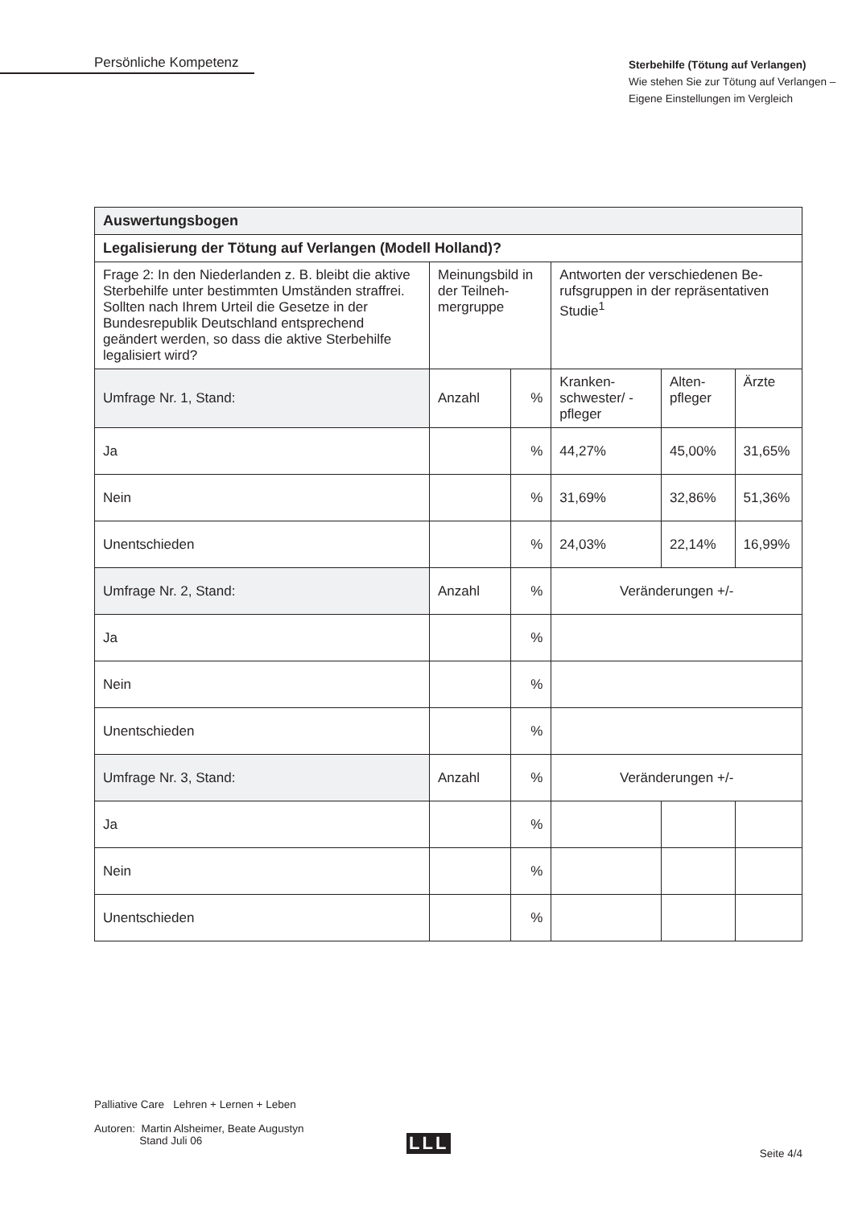Persönliche Kompetenz
Sterbehilfe (Tötung auf Verlangen)
Wie stehen Sie zur Tötung auf Verlangen –
Eigene Einstellungen im Vergleich
| Auswertungsbogen | | | | | |
| Legalisierung der Tötung auf Verlangen (Modell Holland)? | | | | | |
| Frage 2: In den Niederlanden z. B. bleibt die aktive Sterbehilfe unter bestimmten Umständen straffrei. Sollten nach Ihrem Urteil die Gesetze in der Bundesrepublik Deutschland entsprechend geändert werden, so dass die aktive Sterbehilfe legalisiert wird? | Meinungsbild in der Teilneh-mergruppe | | Antworten der verschiedenen Be-rufsgruppen in der repräsentativen Studie<sup>1</sup> | | |
| Umfrage Nr. 1, Stand: | Anzahl | % | Kranken-schwester/ -pfleger | Alten-pfleger | Ärzte |
| Ja | | % | 44,27% | 45,00% | 31,65% |
| Nein | | % | 31,69% | 32,86% | 51,36% |
| Unentschieden | | % | 24,03% | 22,14% | 16,99% |
| Umfrage Nr. 2, Stand: | Anzahl | % | Veränderungen +/- | | |
| Ja | | % | | | |
| Nein | | % | | | |
| Unentschieden | | % | | | |
| Umfrage Nr. 3, Stand: | Anzahl | % | Veränderungen +/- | | |
| Ja | | % | | | |
| Nein | | % | | | |
| Unentschieden | | % | | | |
Palliative Care Lehren + Lernen + Leben
Autoren: Martin Alsheimer, Beate Augustyn
Stand Juli 06
LLL Seite 4/4